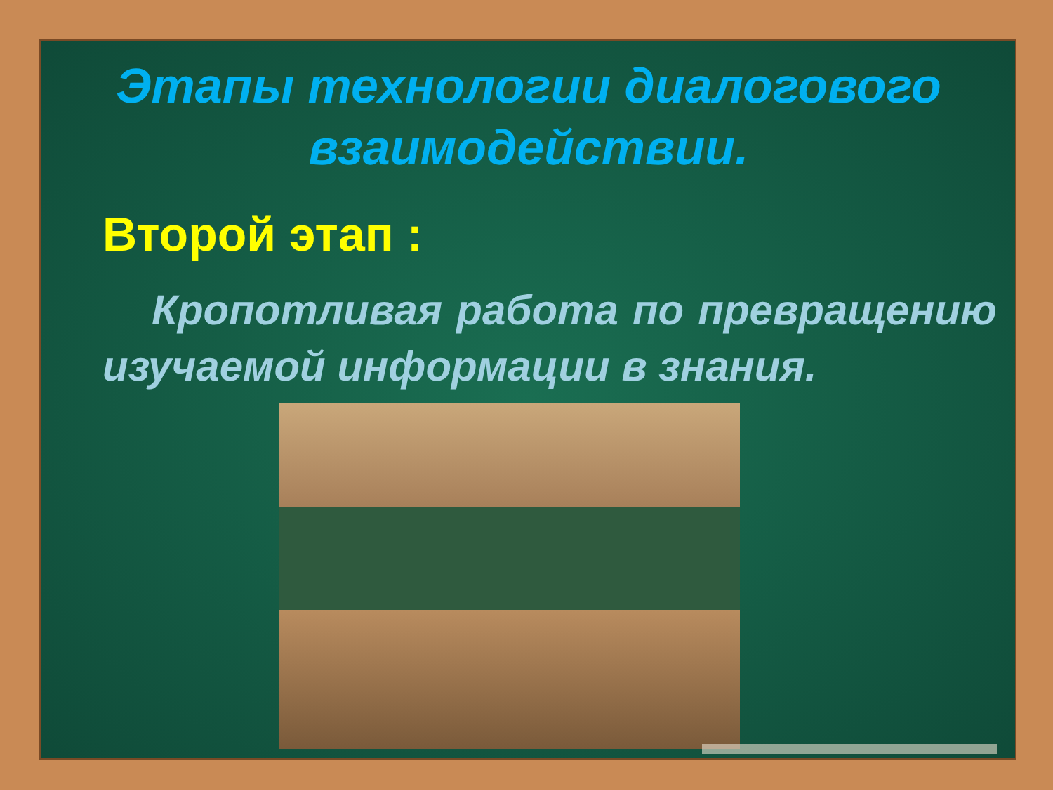Этапы технологии диалогового взаимодействии.
Второй этап :
Кропотливая работа по превращению изучаемой информации в знания.